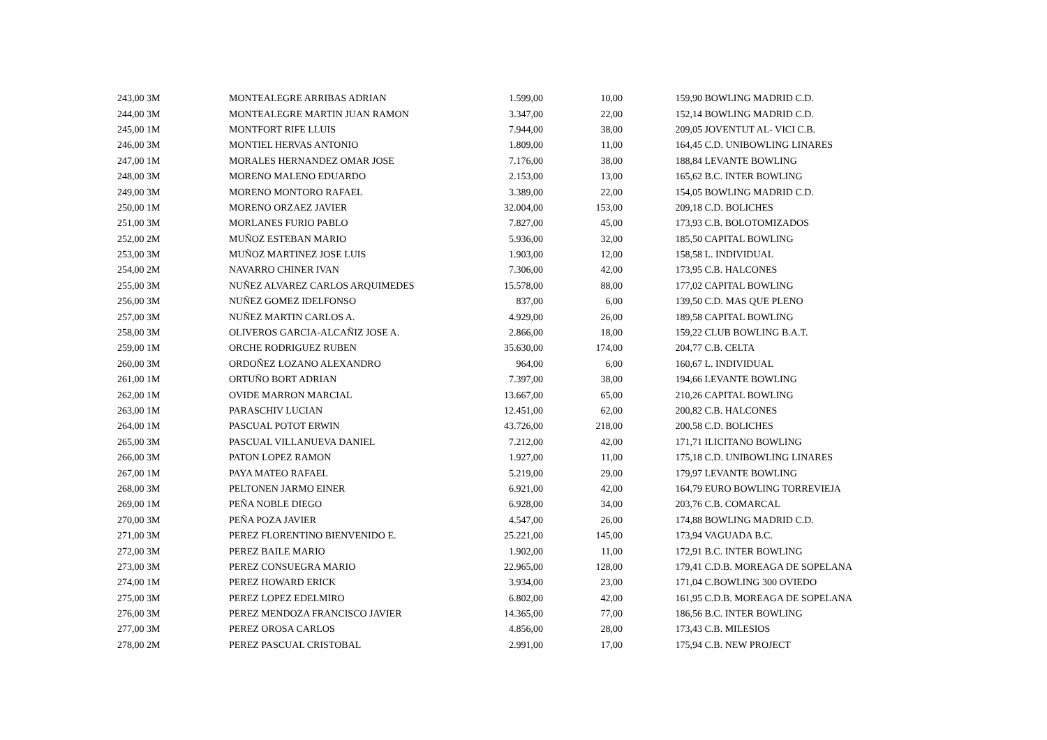| 243,00 3M | MONTEALEGRE ARRIBAS ADRIAN | 1.599,00 | 10,00 | 159,90 | BOWLING MADRID C.D. |
| 244,00 3M | MONTEALEGRE MARTIN JUAN RAMON | 3.347,00 | 22,00 | 152,14 | BOWLING MADRID C.D. |
| 245,00 1M | MONTFORT RIFE LLUIS | 7.944,00 | 38,00 | 209,05 | JOVENTUT AL- VICI C.B. |
| 246,00 3M | MONTIEL HERVAS ANTONIO | 1.809,00 | 11,00 | 164,45 | C.D. UNIBOWLING LINARES |
| 247,00 1M | MORALES HERNANDEZ OMAR JOSE | 7.176,00 | 38,00 | 188,84 | LEVANTE BOWLING |
| 248,00 3M | MORENO MALENO EDUARDO | 2.153,00 | 13,00 | 165,62 | B.C. INTER BOWLING |
| 249,00 3M | MORENO MONTORO RAFAEL | 3.389,00 | 22,00 | 154,05 | BOWLING MADRID C.D. |
| 250,00 1M | MORENO ORZAEZ JAVIER | 32.004,00 | 153,00 | 209,18 | C.D. BOLICHES |
| 251,00 3M | MORLANES FURIO PABLO | 7.827,00 | 45,00 | 173,93 | C.B. BOLOTOMIZADOS |
| 252,00 2M | MUÑOZ ESTEBAN MARIO | 5.936,00 | 32,00 | 185,50 | CAPITAL BOWLING |
| 253,00 3M | MUÑOZ MARTINEZ JOSE LUIS | 1.903,00 | 12,00 | 158,58 | L. INDIVIDUAL |
| 254,00 2M | NAVARRO CHINER IVAN | 7.306,00 | 42,00 | 173,95 | C.B. HALCONES |
| 255,00 3M | NUÑEZ ALVAREZ CARLOS ARQUIMEDES | 15.578,00 | 88,00 | 177,02 | CAPITAL BOWLING |
| 256,00 3M | NUÑEZ GOMEZ IDELFONSO | 837,00 | 6,00 | 139,50 | C.D. MAS QUE PLENO |
| 257,00 3M | NUÑEZ MARTIN CARLOS A. | 4.929,00 | 26,00 | 189,58 | CAPITAL BOWLING |
| 258,00 3M | OLIVEROS GARCIA-ALCAÑIZ JOSE A. | 2.866,00 | 18,00 | 159,22 | CLUB BOWLING B.A.T. |
| 259,00 1M | ORCHE RODRIGUEZ RUBEN | 35.630,00 | 174,00 | 204,77 | C.B. CELTA |
| 260,00 3M | ORDOÑEZ LOZANO ALEXANDRO | 964,00 | 6,00 | 160,67 | L. INDIVIDUAL |
| 261,00 1M | ORTUÑO BORT ADRIAN | 7.397,00 | 38,00 | 194,66 | LEVANTE BOWLING |
| 262,00 1M | OVIDE MARRON MARCIAL | 13.667,00 | 65,00 | 210,26 | CAPITAL BOWLING |
| 263,00 1M | PARASCHIV LUCIAN | 12.451,00 | 62,00 | 200,82 | C.B. HALCONES |
| 264,00 1M | PASCUAL POTOT ERWIN | 43.726,00 | 218,00 | 200,58 | C.D. BOLICHES |
| 265,00 3M | PASCUAL VILLANUEVA DANIEL | 7.212,00 | 42,00 | 171,71 | ILICITANO BOWLING |
| 266,00 3M | PATON LOPEZ RAMON | 1.927,00 | 11,00 | 175,18 | C.D. UNIBOWLING LINARES |
| 267,00 1M | PAYA MATEO RAFAEL | 5.219,00 | 29,00 | 179,97 | LEVANTE BOWLING |
| 268,00 3M | PELTONEN JARMO EINER | 6.921,00 | 42,00 | 164,79 | EURO BOWLING TORREVIEJA |
| 269,00 1M | PEÑA NOBLE DIEGO | 6.928,00 | 34,00 | 203,76 | C.B. COMARCAL |
| 270,00 3M | PEÑA POZA JAVIER | 4.547,00 | 26,00 | 174,88 | BOWLING MADRID C.D. |
| 271,00 3M | PEREZ FLORENTINO BIENVENIDO E. | 25.221,00 | 145,00 | 173,94 | VAGUADA B.C. |
| 272,00 3M | PEREZ BAILE MARIO | 1.902,00 | 11,00 | 172,91 | B.C. INTER BOWLING |
| 273,00 3M | PEREZ CONSUEGRA MARIO | 22.965,00 | 128,00 | 179,41 | C.D.B. MOREAGA DE SOPELANA |
| 274,00 1M | PEREZ HOWARD ERICK | 3.934,00 | 23,00 | 171,04 | C.BOWLING 300 OVIEDO |
| 275,00 3M | PEREZ LOPEZ EDELMIRO | 6.802,00 | 42,00 | 161,95 | C.D.B. MOREAGA DE SOPELANA |
| 276,00 3M | PEREZ MENDOZA FRANCISCO JAVIER | 14.365,00 | 77,00 | 186,56 | B.C. INTER BOWLING |
| 277,00 3M | PEREZ OROSA CARLOS | 4.856,00 | 28,00 | 173,43 | C.B. MILESIOS |
| 278,00 2M | PEREZ PASCUAL CRISTOBAL | 2.991,00 | 17,00 | 175,94 | C.B. NEW PROJECT |